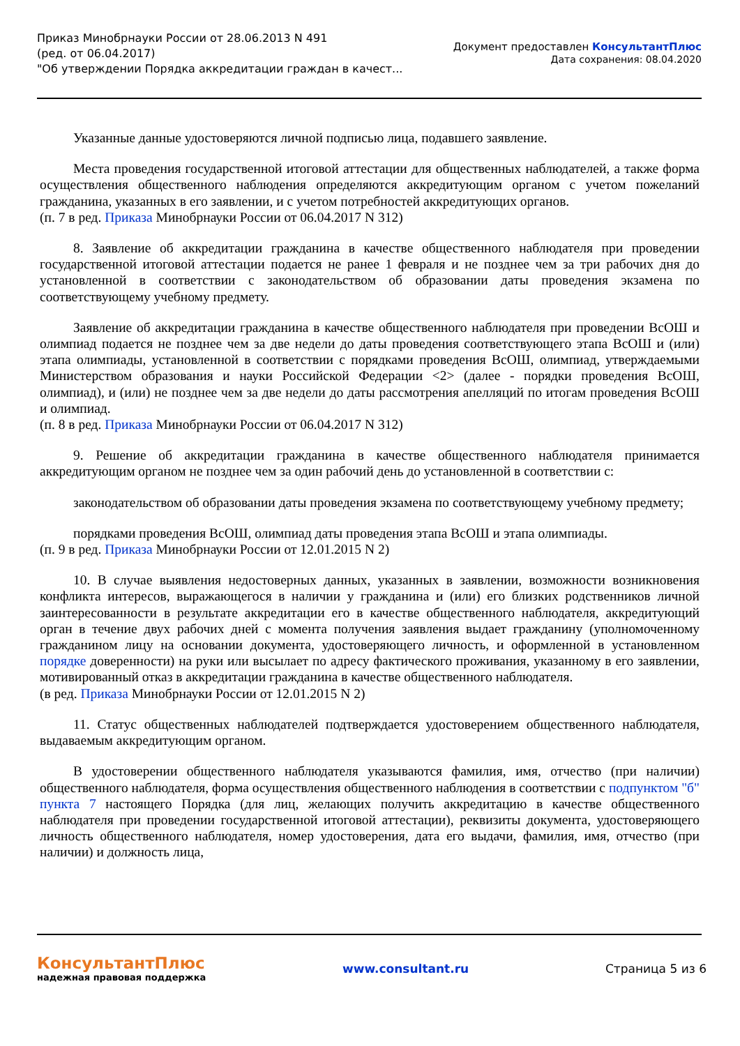Приказ Минобрнауки России от 28.06.2013 N 491
(ред. от 06.04.2017)
"Об утверждении Порядка аккредитации граждан в качест...
Документ предоставлен КонсультантПлюс
Дата сохранения: 08.04.2020
Указанные данные удостоверяются личной подписью лица, подавшего заявление.
Места проведения государственной итоговой аттестации для общественных наблюдателей, а также форма осуществления общественного наблюдения определяются аккредитующим органом с учетом пожеланий гражданина, указанных в его заявлении, и с учетом потребностей аккредитующих органов.
(п. 7 в ред. Приказа Минобрнауки России от 06.04.2017 N 312)
8. Заявление об аккредитации гражданина в качестве общественного наблюдателя при проведении государственной итоговой аттестации подается не ранее 1 февраля и не позднее чем за три рабочих дня до установленной в соответствии с законодательством об образовании даты проведения экзамена по соответствующему учебному предмету.
Заявление об аккредитации гражданина в качестве общественного наблюдателя при проведении ВсОШ и олимпиад подается не позднее чем за две недели до даты проведения соответствующего этапа ВсОШ и (или) этапа олимпиады, установленной в соответствии с порядками проведения ВсОШ, олимпиад, утверждаемыми Министерством образования и науки Российской Федерации <2> (далее - порядки проведения ВсОШ, олимпиад), и (или) не позднее чем за две недели до даты рассмотрения апелляций по итогам проведения ВсОШ и олимпиад.
(п. 8 в ред. Приказа Минобрнауки России от 06.04.2017 N 312)
9. Решение об аккредитации гражданина в качестве общественного наблюдателя принимается аккредитующим органом не позднее чем за один рабочий день до установленной в соответствии с:
законодательством об образовании даты проведения экзамена по соответствующему учебному предмету;
порядками проведения ВсОШ, олимпиад даты проведения этапа ВсОШ и этапа олимпиады.
(п. 9 в ред. Приказа Минобрнауки России от 12.01.2015 N 2)
10. В случае выявления недостоверных данных, указанных в заявлении, возможности возникновения конфликта интересов, выражающегося в наличии у гражданина и (или) его близких родственников личной заинтересованности в результате аккредитации его в качестве общественного наблюдателя, аккредитующий орган в течение двух рабочих дней с момента получения заявления выдает гражданину (уполномоченному гражданином лицу на основании документа, удостоверяющего личность, и оформленной в установленном порядке доверенности) на руки или высылает по адресу фактического проживания, указанному в его заявлении, мотивированный отказ в аккредитации гражданина в качестве общественного наблюдателя.
(в ред. Приказа Минобрнауки России от 12.01.2015 N 2)
11. Статус общественных наблюдателей подтверждается удостоверением общественного наблюдателя, выдаваемым аккредитующим органом.
В удостоверении общественного наблюдателя указываются фамилия, имя, отчество (при наличии) общественного наблюдателя, форма осуществления общественного наблюдения в соответствии с подпунктом "б" пункта 7 настоящего Порядка (для лиц, желающих получить аккредитацию в качестве общественного наблюдателя при проведении государственной итоговой аттестации), реквизиты документа, удостоверяющего личность общественного наблюдателя, номер удостоверения, дата его выдачи, фамилия, имя, отчество (при наличии) и должность лица,
КонсультантПлюс
надежная правовая поддержка
www.consultant.ru Страница 5 из 6